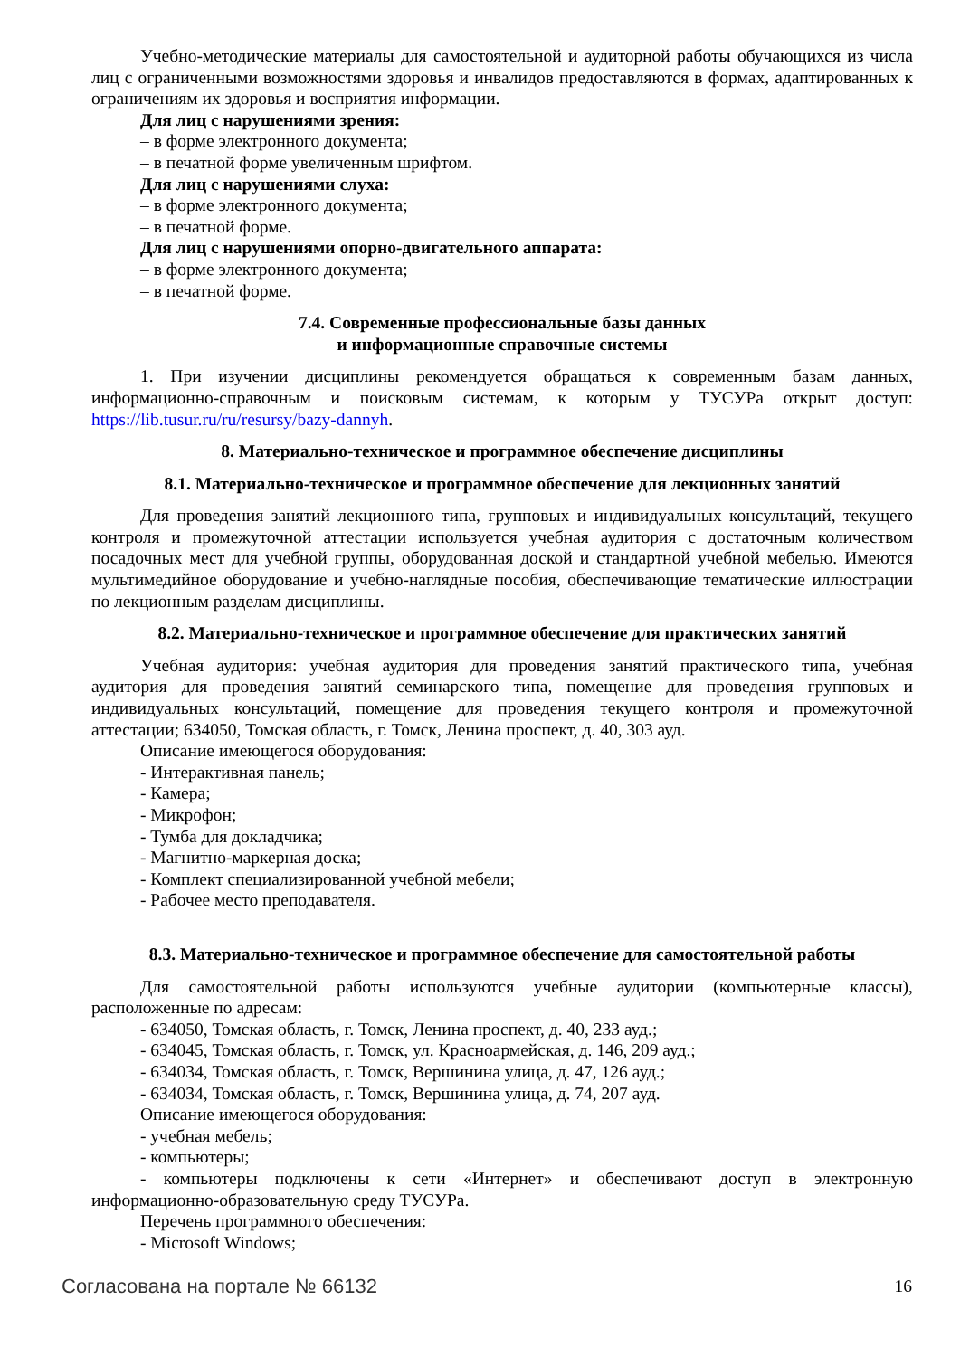Учебно-методические материалы для самостоятельной и аудиторной работы обучающихся из числа лиц с ограниченными возможностями здоровья и инвалидов предоставляются в формах, адаптированных к ограничениям их здоровья и восприятия информации.
Для лиц с нарушениями зрения:
– в форме электронного документа;
– в печатной форме увеличенным шрифтом.
Для лиц с нарушениями слуха:
– в форме электронного документа;
– в печатной форме.
Для лиц с нарушениями опорно-двигательного аппарата:
– в форме электронного документа;
– в печатной форме.
7.4. Современные профессиональные базы данных
и информационные справочные системы
1. При изучении дисциплины рекомендуется обращаться к современным базам данных, информационно-справочным и поисковым системам, к которым у ТУСУРа открыт доступ: https://lib.tusur.ru/ru/resursy/bazy-dannyh.
8. Материально-техническое и программное обеспечение дисциплины
8.1. Материально-техническое и программное обеспечение для лекционных занятий
Для проведения занятий лекционного типа, групповых и индивидуальных консультаций, текущего контроля и промежуточной аттестации используется учебная аудитория с достаточным количеством посадочных мест для учебной группы, оборудованная доской и стандартной учебной мебелью. Имеются мультимедийное оборудование и учебно-наглядные пособия, обеспечивающие тематические иллюстрации по лекционным разделам дисциплины.
8.2. Материально-техническое и программное обеспечение для практических занятий
Учебная аудитория: учебная аудитория для проведения занятий практического типа, учебная аудитория для проведения занятий семинарского типа, помещение для проведения групповых и индивидуальных консультаций, помещение для проведения текущего контроля и промежуточной аттестации; 634050, Томская область, г. Томск, Ленина проспект, д. 40, 303 ауд.
Описание имеющегося оборудования:
- Интерактивная панель;
- Камера;
- Микрофон;
- Тумба для докладчика;
- Магнитно-маркерная доска;
- Комплект специализированной учебной мебели;
- Рабочее место преподавателя.
8.3. Материально-техническое и программное обеспечение для самостоятельной работы
Для самостоятельной работы используются учебные аудитории (компьютерные классы), расположенные по адресам:
- 634050, Томская область, г. Томск, Ленина проспект, д. 40, 233 ауд.;
- 634045, Томская область, г. Томск, ул. Красноармейская, д. 146, 209 ауд.;
- 634034, Томская область, г. Томск, Вершинина улица, д. 47, 126 ауд.;
- 634034, Томская область, г. Томск, Вершинина улица, д. 74, 207 ауд.
Описание имеющегося оборудования:
- учебная мебель;
- компьютеры;
- компьютеры подключены к сети «Интернет» и обеспечивают доступ в электронную информационно-образовательную среду ТУСУРа.
Перечень программного обеспечения:
- Microsoft Windows;
Согласована на портале № 66132 16